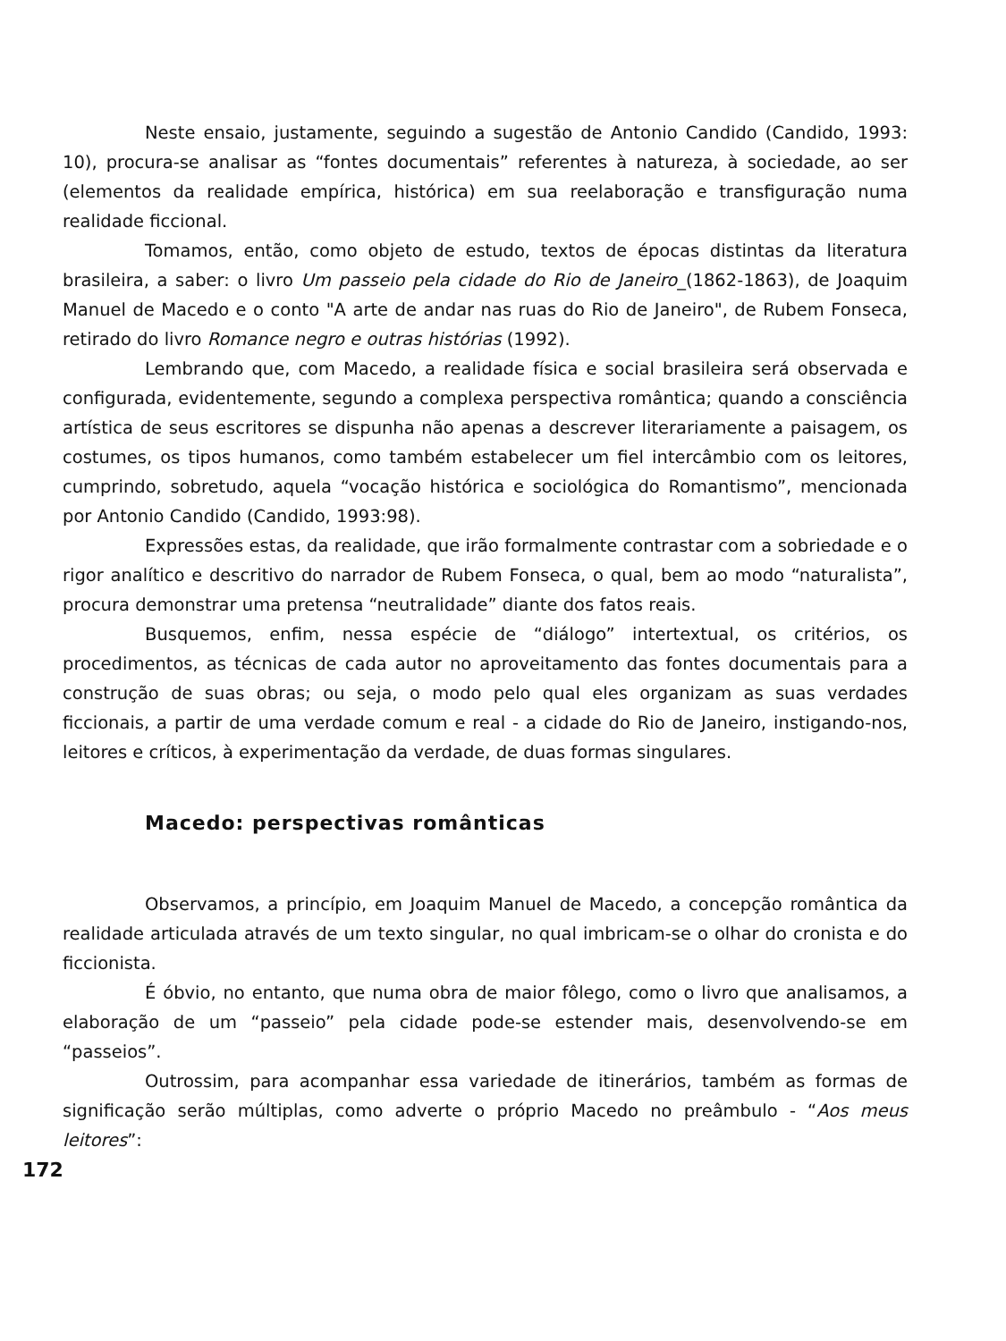Neste ensaio, justamente, seguindo a sugestão de Antonio Candido (Candido, 1993: 10), procura-se analisar as “fontes documentais” referentes à natureza, à sociedade, ao ser (elementos da realidade empírica, histórica) em sua reelaboração e transfiguração numa realidade ficcional.
Tomamos, então, como objeto de estudo, textos de épocas distintas da literatura brasileira, a saber: o livro Um passeio pela cidade do Rio de Janeiro_(1862-1863), de Joaquim Manuel de Macedo e o conto "A arte de andar nas ruas do Rio de Janeiro", de Rubem Fonseca, retirado do livro Romance negro e outras histórias (1992).
Lembrando que, com Macedo, a realidade física e social brasileira será observada e configurada, evidentemente, segundo a complexa perspectiva romântica; quando a consciência artística de seus escritores se dispunha não apenas a descrever literariamente a paisagem, os costumes, os tipos humanos, como também estabelecer um fiel intercâmbio com os leitores, cumprindo, sobretudo, aquela “vocação histórica e sociológica do Romantismo”, mencionada por Antonio Candido (Candido, 1993:98).
Expressões estas, da realidade, que irão formalmente contrastar com a sobriedade e o rigor analítico e descritivo do narrador de Rubem Fonseca, o qual, bem ao modo “naturalista”, procura demonstrar uma pretensa “neutralidade” diante dos fatos reais.
Busquemos, enfim, nessa espécie de “diálogo” intertextual, os critérios, os procedimentos, as técnicas de cada autor no aproveitamento das fontes documentais para a construção de suas obras; ou seja, o modo pelo qual eles organizam as suas verdades ficcionais, a partir de uma verdade comum e real - a cidade do Rio de Janeiro, instigando-nos, leitores e críticos, à experimentação da verdade, de duas formas singulares.
Macedo: perspectivas românticas
Observamos, a princípio, em Joaquim Manuel de Macedo, a concepção romântica da realidade articulada através de um texto singular, no qual imbricam-se o olhar do cronista e do ficcionista.
É óbvio, no entanto, que numa obra de maior fôlego, como o livro que analisamos, a elaboração de um “passeio” pela cidade pode-se estender mais, desenvolvendo-se em “passeios”.
Outrossim, para acompanhar essa variedade de itinerários, também as formas de significação serão múltiplas, como adverte o próprio Macedo no preâmbulo - “Aos meus leitores”:
172